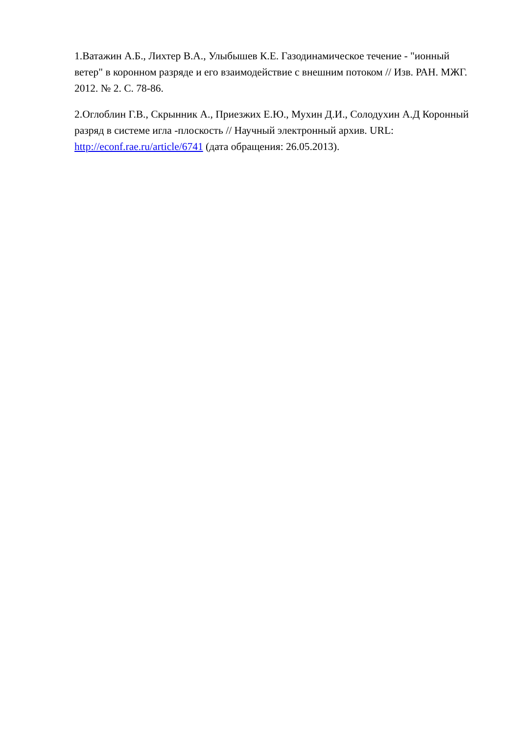1.Ватажин А.Б., Лихтер В.А., Улыбышев К.Е. Газодинамическое течение - "ионный ветер" в коронном разряде и его взаимодействие с внешним потоком // Изв. РАН. МЖГ. 2012. № 2. С. 78-86.
2.Оглоблин Г.В., Скрынник А., Приезжих Е.Ю., Мухин Д.И., Солодухин А.Д Коронный разряд в системе игла -плоскость // Научный электронный архив. URL: http://econf.rae.ru/article/6741 (дата обращения: 26.05.2013).